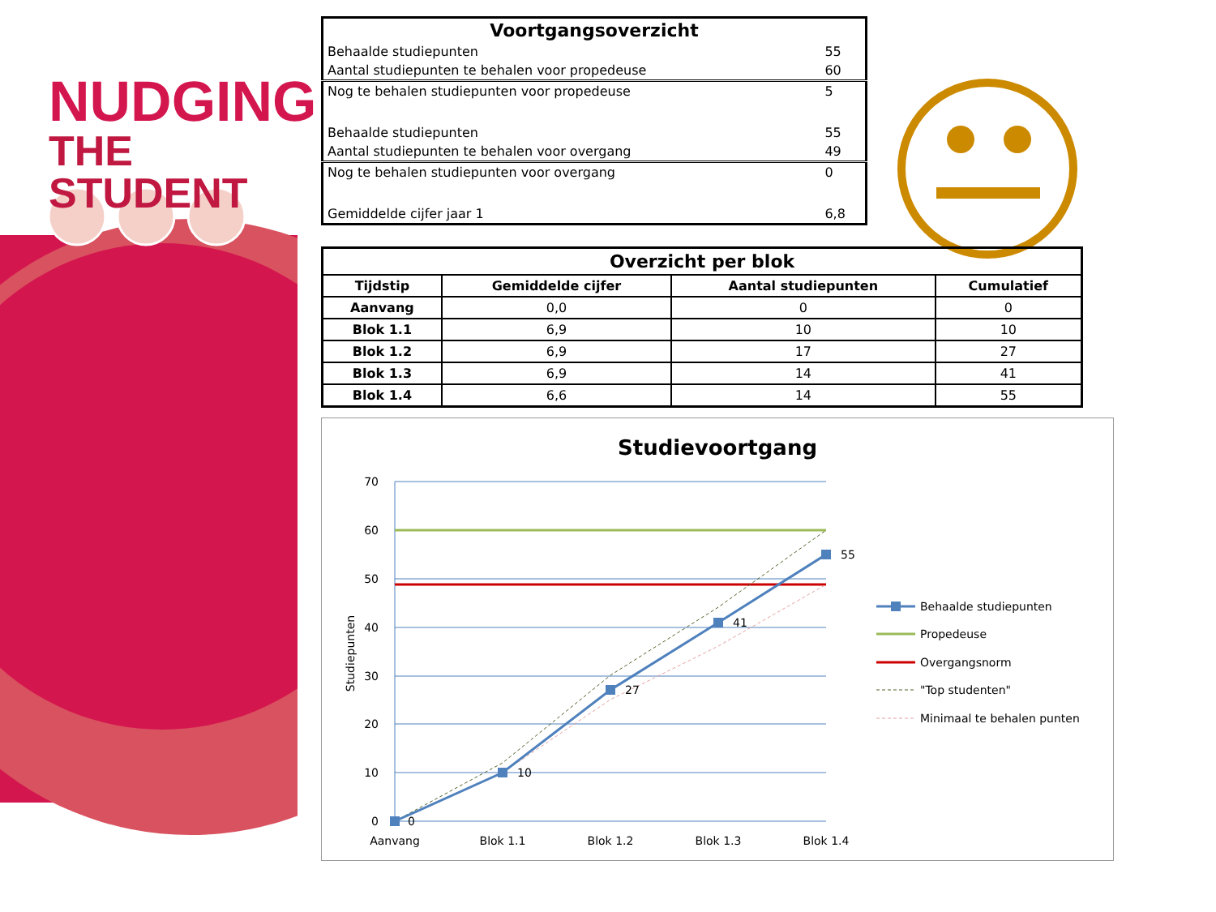NUDGING
THE STUDENT
| Voortgangsoverzicht | |
| Behaalde studiepunten | 55 |
| Aantal studiepunten te behalen voor propedeuse | 60 |
| Nog te behalen studiepunten voor propedeuse | 5 |
| Behaalde studiepunten | 55 |
| Aantal studiepunten te behalen voor overgang | 49 |
| Nog te behalen studiepunten voor overgang | 0 |
| Gemiddelde cijfer jaar 1 | 6,8 |
| Overzicht per blok | | | |
| --- | --- | --- | --- |
| Tijdstip | Gemiddelde cijfer | Aantal studiepunten | Cumulatief |
| Aanvang | 0,0 | 0 | 0 |
| Blok 1.1 | 6,9 | 10 | 10 |
| Blok 1.2 | 6,9 | 17 | 27 |
| Blok 1.3 | 6,9 | 14 | 41 |
| Blok 1.4 | 6,6 | 14 | 55 |
Studievoortgang
0
10
27
41
55
70
60
50
40
30
20
10
0
Studiepunten
Aanvang
Blok 1.1
Blok 1.2
Blok 1.3
Blok 1.4
Behaalde studiepunten
Propedeuse
Overgangsnorm
"Top studenten"
Minimaal te behalen punten